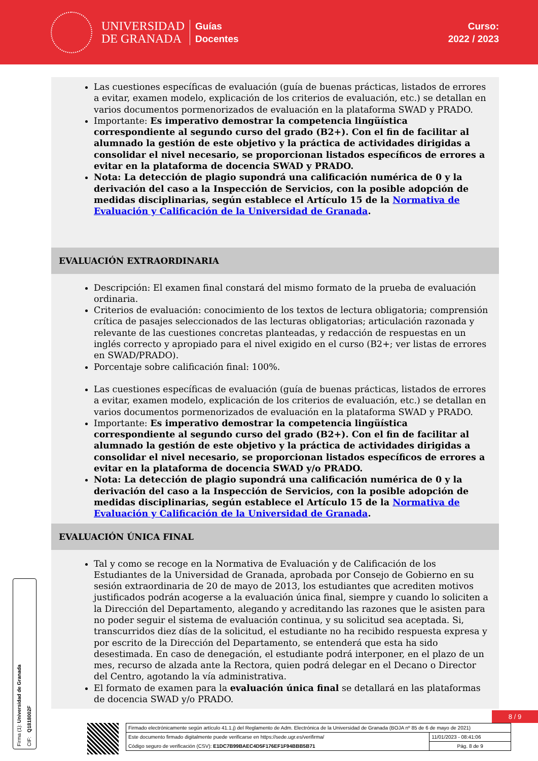UNIVERSIDAD
DE GRANADA
Guías
Docentes
Curso:
2022 / 2023
Las cuestiones específicas de evaluación (guía de buenas prácticas, listados de errores a evitar, examen modelo, explicación de los criterios de evaluación, etc.) se detallan en varios documentos pormenorizados de evaluación en la plataforma SWAD y PRADO.
Importante: Es imperativo demostrar la competencia lingüística correspondiente al segundo curso del grado (B2+). Con el fin de facilitar al alumnado la gestión de este objetivo y la práctica de actividades dirigidas a consolidar el nivel necesario, se proporcionan listados específicos de errores a evitar en la plataforma de docencia SWAD y PRADO.
Nota: La detección de plagio supondrá una calificación numérica de 0 y la derivación del caso a la Inspección de Servicios, con la posible adopción de medidas disciplinarias, según establece el Artículo 15 de la Normativa de Evaluación y Calificación de la Universidad de Granada.
EVALUACIÓN EXTRAORDINARIA
Descripción: El examen final constará del mismo formato de la prueba de evaluación ordinaria.
Criterios de evaluación: conocimiento de los textos de lectura obligatoria; comprensión crítica de pasajes seleccionados de las lecturas obligatorias; articulación razonada y relevante de las cuestiones concretas planteadas, y redacción de respuestas en un inglés correcto y apropiado para el nivel exigido en el curso (B2+; ver listas de errores en SWAD/PRADO).
Porcentaje sobre calificación final: 100%.
Las cuestiones específicas de evaluación (guía de buenas prácticas, listados de errores a evitar, examen modelo, explicación de los criterios de evaluación, etc.) se detallan en varios documentos pormenorizados de evaluación en la plataforma SWAD y PRADO.
Importante: Es imperativo demostrar la competencia lingüística correspondiente al segundo curso del grado (B2+). Con el fin de facilitar al alumnado la gestión de este objetivo y la práctica de actividades dirigidas a consolidar el nivel necesario, se proporcionan listados específicos de errores a evitar en la plataforma de docencia SWAD y/o PRADO.
Nota: La detección de plagio supondrá una calificación numérica de 0 y la derivación del caso a la Inspección de Servicios, con la posible adopción de medidas disciplinarias, según establece el Artículo 15 de la Normativa de Evaluación y Calificación de la Universidad de Granada.
EVALUACIÓN ÚNICA FINAL
Tal y como se recoge en la Normativa de Evaluación y de Calificación de los Estudiantes de la Universidad de Granada, aprobada por Consejo de Gobierno en su sesión extraordinaria de 20 de mayo de 2013, los estudiantes que acrediten motivos justificados podrán acogerse a la evaluación única final, siempre y cuando lo soliciten a la Dirección del Departamento, alegando y acreditando las razones que le asisten para no poder seguir el sistema de evaluación continua, y su solicitud sea aceptada. Si, transcurridos diez días de la solicitud, el estudiante no ha recibido respuesta expresa y por escrito de la Dirección del Departamento, se entenderá que esta ha sido desestimada. En caso de denegación, el estudiante podrá interponer, en el plazo de un mes, recurso de alzada ante la Rectora, quien podrá delegar en el Decano o Director del Centro, agotando la vía administrativa.
El formato de examen para la evaluación única final se detallará en las plataformas de docencia SWAD y/o PRADO.
Firma (1): Universidad de Granada CIF: Q1818002F
8 / 9
| Firmado electrónicamente según artículo 41.1.j) del Reglamento de Adm. Electrónica de la Universidad de Granada (BOJA nº 85 de 6 de mayo de 2021) | |
| Este documento firmado digitalmente puede verificarse en https://sede.ugr.es/verifirma/ | 11/01/2023 - 08:41:06 |
| Código seguro de verificación (CSV): E1DC7B99BAEC4D5F176EF1F94BBB5B71 | Pág. 8 de 9 |